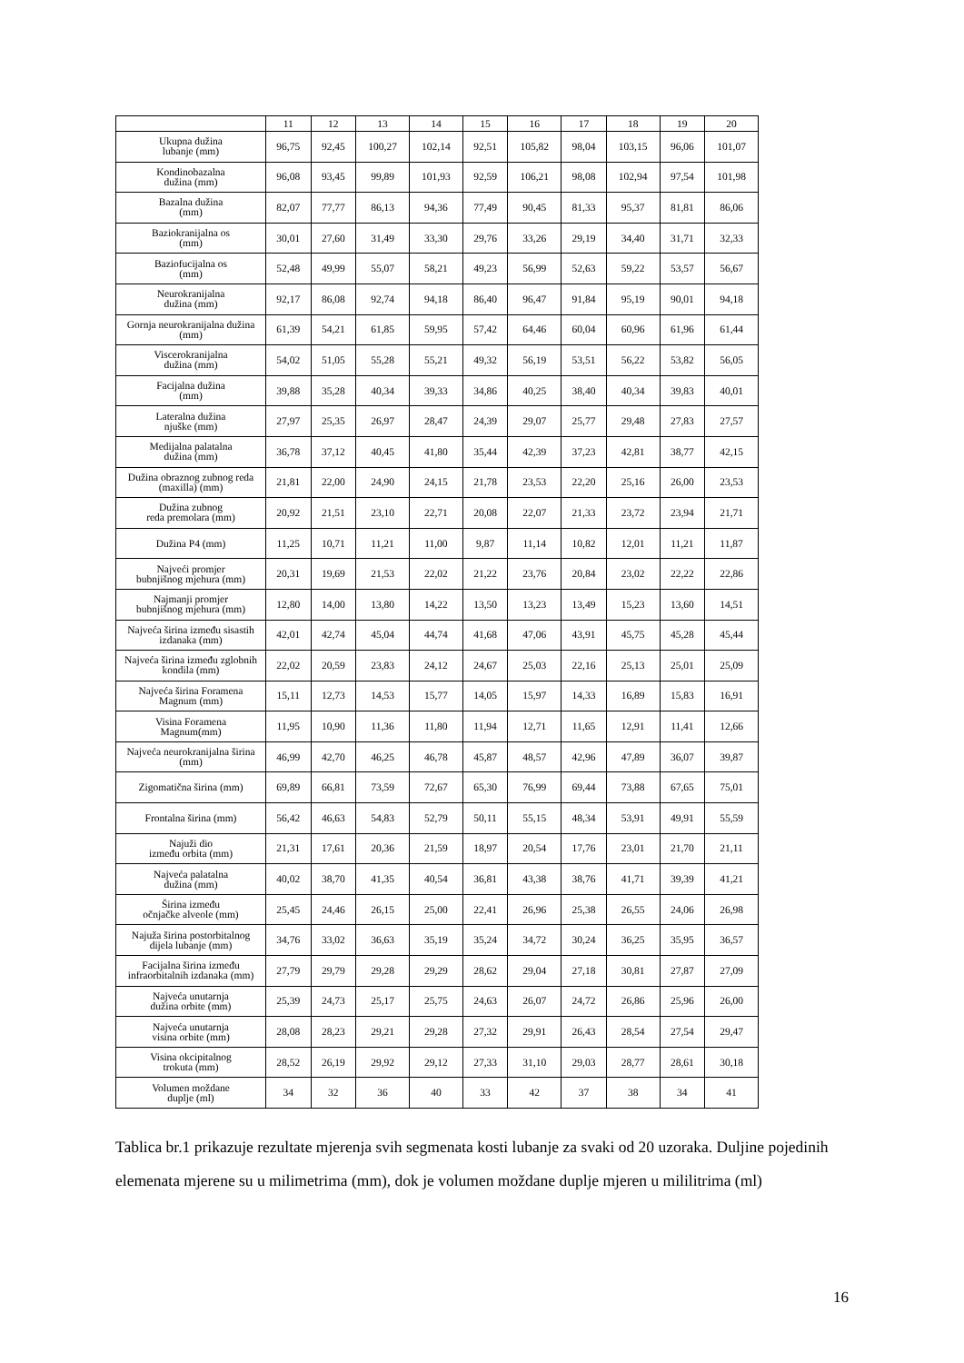| | 11 | 12 | 13 | 14 | 15 | 16 | 17 | 18 | 19 | 20 |
| --- | --- | --- | --- | --- | --- | --- | --- | --- | --- | --- |
| Ukupna dužina lubanje (mm) | 96,75 | 92,45 | 100,27 | 102,14 | 92,51 | 105,82 | 98,04 | 103,15 | 96,06 | 101,07 |
| Kondinobazalna dužina (mm) | 96,08 | 93,45 | 99,89 | 101,93 | 92,59 | 106,21 | 98,08 | 102,94 | 97,54 | 101,98 |
| Bazalna dužina (mm) | 82,07 | 77,77 | 86,13 | 94,36 | 77,49 | 90,45 | 81,33 | 95,37 | 81,81 | 86,06 |
| Baziokranijalna os (mm) | 30,01 | 27,60 | 31,49 | 33,30 | 29,76 | 33,26 | 29,19 | 34,40 | 31,71 | 32,33 |
| Baziofucijalna os (mm) | 52,48 | 49,99 | 55,07 | 58,21 | 49,23 | 56,99 | 52,63 | 59,22 | 53,57 | 56,67 |
| Neurokranijalna dužina (mm) | 92,17 | 86,08 | 92,74 | 94,18 | 86,40 | 96,47 | 91,84 | 95,19 | 90,01 | 94,18 |
| Gornja neurokranijalna dužina (mm) | 61,39 | 54,21 | 61,85 | 59,95 | 57,42 | 64,46 | 60,04 | 60,96 | 61,96 | 61,44 |
| Viscerokranijalna dužina (mm) | 54,02 | 51,05 | 55,28 | 55,21 | 49,32 | 56,19 | 53,51 | 56,22 | 53,82 | 56,05 |
| Facijalna dužina (mm) | 39,88 | 35,28 | 40,34 | 39,33 | 34,86 | 40,25 | 38,40 | 40,34 | 39,83 | 40,01 |
| Lateralna dužina njuške (mm) | 27,97 | 25,35 | 26,97 | 28,47 | 24,39 | 29,07 | 25,77 | 29,48 | 27,83 | 27,57 |
| Medijalna palatalna dužina (mm) | 36,78 | 37,12 | 40,45 | 41,80 | 35,44 | 42,39 | 37,23 | 42,81 | 38,77 | 42,15 |
| Dužina obraznog zubnog reda (maxilla) (mm) | 21,81 | 22,00 | 24,90 | 24,15 | 21,78 | 23,53 | 22,20 | 25,16 | 26,00 | 23,53 |
| Dužina zubnog reda premolara (mm) | 20,92 | 21,51 | 23,10 | 22,71 | 20,08 | 22,07 | 21,33 | 23,72 | 23,94 | 21,71 |
| Dužina P4 (mm) | 11,25 | 10,71 | 11,21 | 11,00 | 9,87 | 11,14 | 10,82 | 12,01 | 11,21 | 11,87 |
| Najveći promjer bubnjišnog mjehura (mm) | 20,31 | 19,69 | 21,53 | 22,02 | 21,22 | 23,76 | 20,84 | 23,02 | 22,22 | 22,86 |
| Najmanji promjer bubnjišnog mjehura (mm) | 12,80 | 14,00 | 13,80 | 14,22 | 13,50 | 13,23 | 13,49 | 15,23 | 13,60 | 14,51 |
| Najveća širina između sisastih izdanaka (mm) | 42,01 | 42,74 | 45,04 | 44,74 | 41,68 | 47,06 | 43,91 | 45,75 | 45,28 | 45,44 |
| Najveća širina između zglobnih kondila (mm) | 22,02 | 20,59 | 23,83 | 24,12 | 24,67 | 25,03 | 22,16 | 25,13 | 25,01 | 25,09 |
| Najveća širina Foramena Magnum (mm) | 15,11 | 12,73 | 14,53 | 15,77 | 14,05 | 15,97 | 14,33 | 16,89 | 15,83 | 16,91 |
| Visina Foramena Magnum(mm) | 11,95 | 10,90 | 11,36 | 11,80 | 11,94 | 12,71 | 11,65 | 12,91 | 11,41 | 12,66 |
| Najveća neurokranijalna širina (mm) | 46,99 | 42,70 | 46,25 | 46,78 | 45,87 | 48,57 | 42,96 | 47,89 | 36,07 | 39,87 |
| Zigomatična širina (mm) | 69,89 | 66,81 | 73,59 | 72,67 | 65,30 | 76,99 | 69,44 | 73,88 | 67,65 | 75,01 |
| Frontalna širina (mm) | 56,42 | 46,63 | 54,83 | 52,79 | 50,11 | 55,15 | 48,34 | 53,91 | 49,91 | 55,59 |
| Najuži dio između orbita (mm) | 21,31 | 17,61 | 20,36 | 21,59 | 18,97 | 20,54 | 17,76 | 23,01 | 21,70 | 21,11 |
| Najveća palatalna dužina (mm) | 40,02 | 38,70 | 41,35 | 40,54 | 36,81 | 43,38 | 38,76 | 41,71 | 39,39 | 41,21 |
| Širina između očnjačke alveole (mm) | 25,45 | 24,46 | 26,15 | 25,00 | 22,41 | 26,96 | 25,38 | 26,55 | 24,06 | 26,98 |
| Najuža širina postorbitalnog dijela lubanje (mm) | 34,76 | 33,02 | 36,63 | 35,19 | 35,24 | 34,72 | 30,24 | 36,25 | 35,95 | 36,57 |
| Facijalna širina između infraorbitalnih izdanaka (mm) | 27,79 | 29,79 | 29,28 | 29,29 | 28,62 | 29,04 | 27,18 | 30,81 | 27,87 | 27,09 |
| Najveća unutarnja dužina orbite (mm) | 25,39 | 24,73 | 25,17 | 25,75 | 24,63 | 26,07 | 24,72 | 26,86 | 25,96 | 26,00 |
| Najveća unutarnja visina orbite (mm) | 28,08 | 28,23 | 29,21 | 29,28 | 27,32 | 29,91 | 26,43 | 28,54 | 27,54 | 29,47 |
| Visina okcipitalnog trokuta (mm) | 28,52 | 26,19 | 29,92 | 29,12 | 27,33 | 31,10 | 29,03 | 28,77 | 28,61 | 30,18 |
| Volumen moždane duplje (ml) | 34 | 32 | 36 | 40 | 33 | 42 | 37 | 38 | 34 | 41 |
Tablica br.1 prikazuje rezultate mjerenja svih segmenata kosti lubanje za svaki od 20 uzoraka. Duljine pojedinih elemenata mjerene su u milimetrima (mm), dok je volumen moždane duplje mjeren u mililitrima (ml)
16